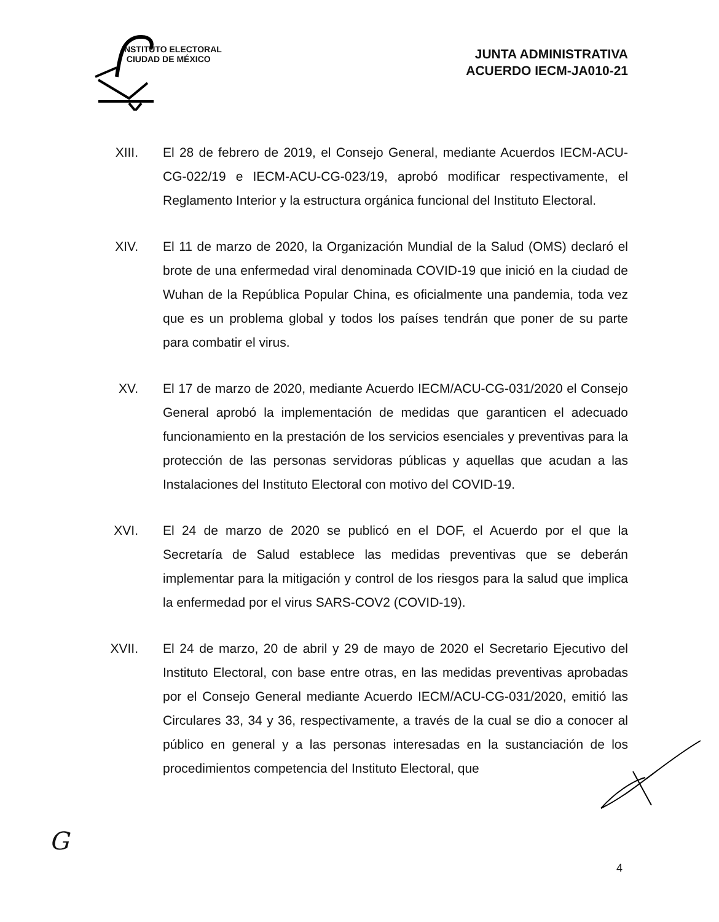INSTITUTO ELECTORAL
CIUDAD DE MÉXICO
JUNTA ADMINISTRATIVA
ACUERDO IECM-JA010-21
XIII. El 28 de febrero de 2019, el Consejo General, mediante Acuerdos IECM-ACU-CG-022/19 e IECM-ACU-CG-023/19, aprobó modificar respectivamente, el Reglamento Interior y la estructura orgánica funcional del Instituto Electoral.
XIV. El 11 de marzo de 2020, la Organización Mundial de la Salud (OMS) declaró el brote de una enfermedad viral denominada COVID-19 que inició en la ciudad de Wuhan de la República Popular China, es oficialmente una pandemia, toda vez que es un problema global y todos los países tendrán que poner de su parte para combatir el virus.
XV. El 17 de marzo de 2020, mediante Acuerdo IECM/ACU-CG-031/2020 el Consejo General aprobó la implementación de medidas que garanticen el adecuado funcionamiento en la prestación de los servicios esenciales y preventivas para la protección de las personas servidoras públicas y aquellas que acudan a las Instalaciones del Instituto Electoral con motivo del COVID-19.
XVI. El 24 de marzo de 2020 se publicó en el DOF, el Acuerdo por el que la Secretaría de Salud establece las medidas preventivas que se deberán implementar para la mitigación y control de los riesgos para la salud que implica la enfermedad por el virus SARS-COV2 (COVID-19).
XVII. El 24 de marzo, 20 de abril y 29 de mayo de 2020 el Secretario Ejecutivo del Instituto Electoral, con base entre otras, en las medidas preventivas aprobadas por el Consejo General mediante Acuerdo IECM/ACU-CG-031/2020, emitió las Circulares 33, 34 y 36, respectivamente, a través de la cual se dio a conocer al público en general y a las personas interesadas en la sustanciación de los procedimientos competencia del Instituto Electoral, que
G
4